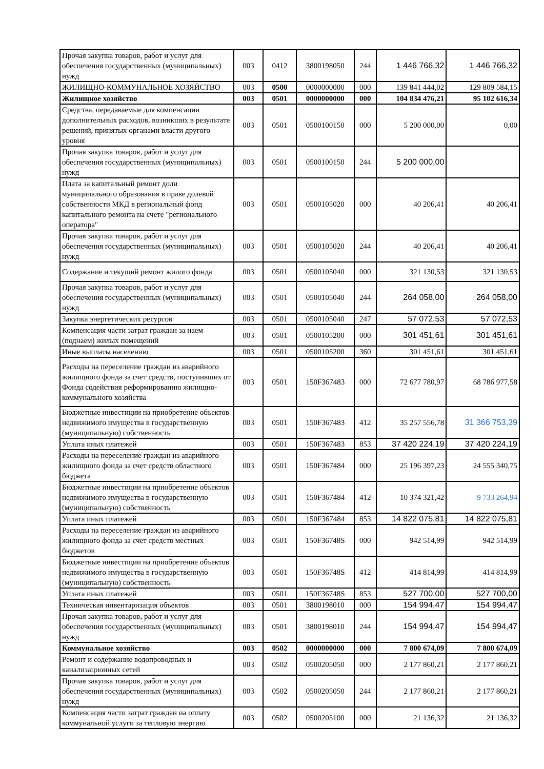| Прочая закупка товаров, работ и услуг для обеспечения государственных (муниципальных) нужд | 003 | 0412 | 3800198050 | 244 | 1 446 766,32 | 1 446 766,32 |
| ЖИЛИЩНО-КОММУНАЛЬНОЕ ХОЗЯЙСТВО | 003 | 0500 | 0000000000 | 000 | 139 841 444,02 | 129 809 584,15 |
| Жилищное хозяйство | 003 | 0501 | 0000000000 | 000 | 104 834 476,21 | 95 102 616,34 |
| Средства, передаваемые для компенсации дополнительных расходов, возникших в результате решений, принятых органами власти другого уровня | 003 | 0501 | 0500100150 | 000 | 5 200 000,00 | 0,00 |
| Прочая закупка товаров, работ и услуг для обеспечения государственных (муниципальных) нужд | 003 | 0501 | 0500100150 | 244 | 5 200 000,00 | |
| Плата за капитальный ремонт доли муниципального образования в праве долевой собственности МКД в региональный фонд капитального ремонта на счете "регионального оператора" | 003 | 0501 | 0500105020 | 000 | 40 206,41 | 40 206,41 |
| Прочая закупка товаров, работ и услуг для обеспечения государственных (муниципальных) нужд | 003 | 0501 | 0500105020 | 244 | 40 206,41 | 40 206,41 |
| Содержание и текущий ремонт жилого фонда | 003 | 0501 | 0500105040 | 000 | 321 130,53 | 321 130,53 |
| Прочая закупка товаров, работ и услуг для обеспечения государственных (муниципальных) нужд | 003 | 0501 | 0500105040 | 244 | 264 058,00 | 264 058,00 |
| Закупка энергетических ресурсов | 003 | 0501 | 0500105040 | 247 | 57 072,53 | 57 072,53 |
| Компенсация части затрат граждан за наем (поднаем) жилых помещений | 003 | 0501 | 0500105200 | 000 | 301 451,61 | 301 451,61 |
| Иные выплаты населению | 003 | 0501 | 0500105200 | 360 | 301 451,61 | 301 451,61 |
| Расходы на переселение граждан из аварийного жилищного фонда за счет средств, поступивших от Фонда содействия реформированию жилищно-коммунального хозяйства | 003 | 0501 | 150F367483 | 000 | 72 677 780,97 | 68 786 977,58 |
| Бюджетные инвестиции на приобретение объектов недвижимого имущества в государственную (муниципальную) собственность | 003 | 0501 | 150F367483 | 412 | 35 257 556,78 | 31 366 753,39 |
| Уплата иных платежей | 003 | 0501 | 150F367483 | 853 | 37 420 224,19 | 37 420 224,19 |
| Расходы на переселение граждан из аварийного жилищного фонда за счет средств областного бюджета | 003 | 0501 | 150F367484 | 000 | 25 196 397,23 | 24 555 340,75 |
| Бюджетные инвестиции на приобретение объектов недвижимого имущества в государственную (муниципальную) собственность | 003 | 0501 | 150F367484 | 412 | 10 374 321,42 | 9 733 264,94 |
| Уплата иных платежей | 003 | 0501 | 150F367484 | 853 | 14 822 075,81 | 14 822 075,81 |
| Расходы на переселение граждан из аварийного жилищного фонда за счет средств местных бюджетов | 003 | 0501 | 150F36748S | 000 | 942 514,99 | 942 514,99 |
| Бюджетные инвестиции на приобретение объектов недвижимого имущества в государственную (муниципальную) собственность | 003 | 0501 | 150F36748S | 412 | 414 814,99 | 414 814,99 |
| Уплата иных платежей | 003 | 0501 | 150F36748S | 853 | 527 700,00 | 527 700,00 |
| Техническая инвентаризация объектов | 003 | 0501 | 3800198010 | 000 | 154 994,47 | 154 994,47 |
| Прочая закупка товаров, работ и услуг для обеспечения государственных (муниципальных) нужд | 003 | 0501 | 3800198010 | 244 | 154 994,47 | 154 994,47 |
| Коммунальное хозяйство | 003 | 0502 | 0000000000 | 000 | 7 800 674,09 | 7 800 674,09 |
| Ремонт и содержание водопроводных и канализационных сетей | 003 | 0502 | 0500205050 | 000 | 2 177 860,21 | 2 177 860,21 |
| Прочая закупка товаров, работ и услуг для обеспечения государственных (муниципальных) нужд | 003 | 0502 | 0500205050 | 244 | 2 177 860,21 | 2 177 860,21 |
| Компенсация части затрат граждан на оплату коммунальной услуги за тепловую энергию | 003 | 0502 | 0500205100 | 000 | 21 136,32 | 21 136,32 |